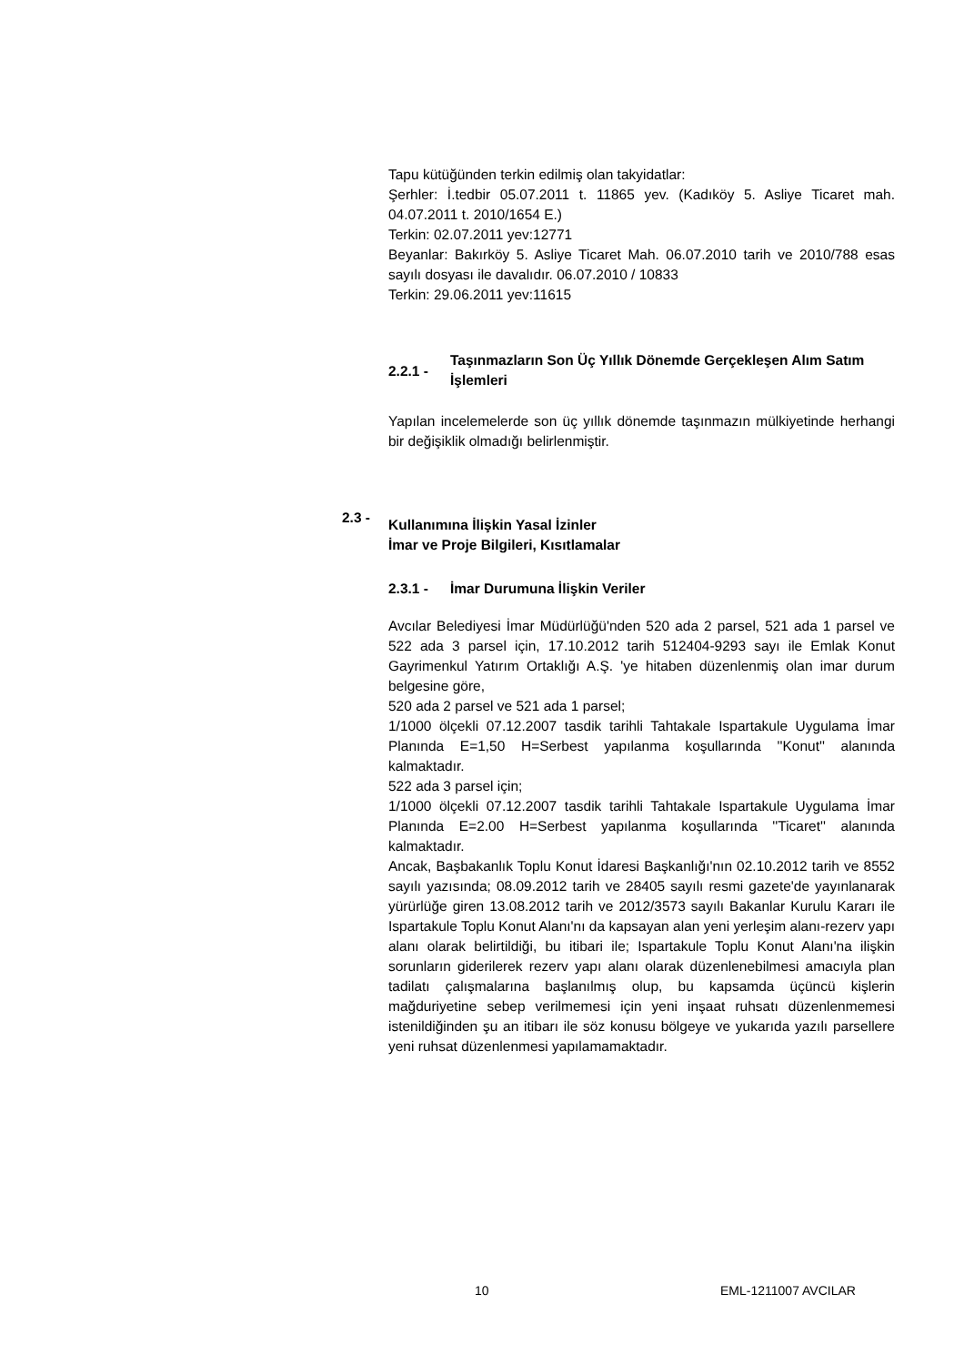Tapu kütüğünden terkin edilmiş olan takyidatlar:
Şerhler: İ.tedbir 05.07.2011 t. 11865 yev. (Kadıköy 5. Asliye Ticaret mah. 04.07.2011 t. 2010/1654 E.)
Terkin: 02.07.2011 yev:12771
Beyanlar: Bakırköy 5. Asliye Ticaret Mah. 06.07.2010 tarih ve 2010/788 esas sayılı dosyası ile davalıdır. 06.07.2010 / 10833
Terkin: 29.06.2011 yev:11615
2.2.1 - Taşınmazların Son Üç Yıllık Dönemde Gerçekleşen Alım Satım İşlemleri
Yapılan incelemelerde son üç yıllık dönemde taşınmazın mülkiyetinde herhangi bir değişiklik olmadığı belirlenmiştir.
2.3 - Kullanımına İlişkin Yasal İzinler
İmar ve Proje Bilgileri, Kısıtlamalar
2.3.1 - İmar Durumuna İlişkin Veriler
Avcılar Belediyesi İmar Müdürlüğü'nden 520 ada 2 parsel, 521 ada 1 parsel ve 522 ada 3 parsel için, 17.10.2012 tarih 512404-9293 sayı ile Emlak Konut Gayrimenkul Yatırım Ortaklığı A.Ş. 'ye hitaben düzenlenmiş olan imar durum belgesine göre,
520 ada 2 parsel ve 521 ada 1 parsel;
1/1000 ölçekli 07.12.2007 tasdik tarihli Tahtakale Ispartakule Uygulama İmar Planında E=1,50 H=Serbest yapılanma koşullarında ''Konut'' alanında kalmaktadır.
522 ada 3 parsel için;
1/1000 ölçekli 07.12.2007 tasdik tarihli Tahtakale Ispartakule Uygulama İmar Planında E=2.00 H=Serbest yapılanma koşullarında ''Ticaret'' alanında kalmaktadır.
Ancak, Başbakanlık Toplu Konut İdaresi Başkanlığı'nın 02.10.2012 tarih ve 8552 sayılı yazısında; 08.09.2012 tarih ve 28405 sayılı resmi gazete'de yayınlanarak yürürlüğe giren 13.08.2012 tarih ve 2012/3573 sayılı Bakanlar Kurulu Kararı ile Ispartakule Toplu Konut Alanı'nı da kapsayan alan yeni yerleşim alanı-rezerv yapı alanı olarak belirtildiği, bu itibari ile; Ispartakule Toplu Konut Alanı'na ilişkin sorunların giderilerek rezerv yapı alanı olarak düzenlenebilmesi amacıyla plan tadilatı çalışmalarına başlanılmış olup, bu kapsamda üçüncü kişlerin mağduriyetine sebep verilmemesi için yeni inşaat ruhsatı düzenlenmemesi istenildiğinden şu an itibarı ile söz konusu bölgeye ve yukarıda yazılı parsellere yeni ruhsat düzenlenmesi yapılamamaktadır.
10 EML-1211007 AVCILAR